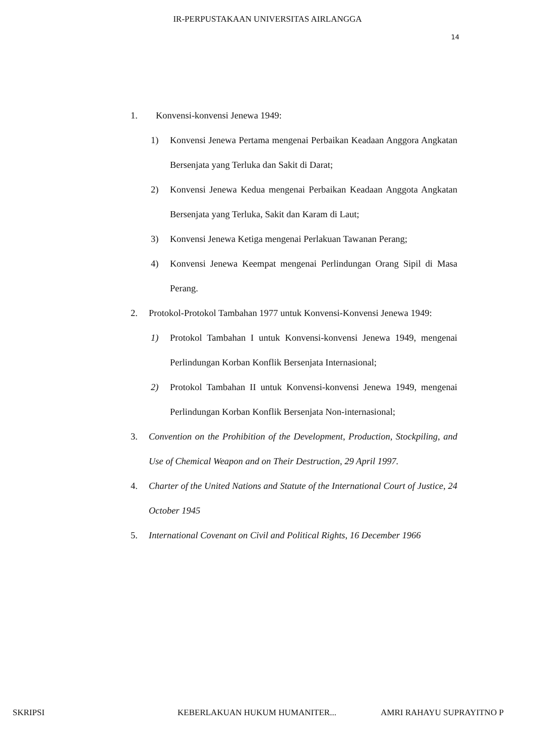IR-PERPUSTAKAAN UNIVERSITAS AIRLANGGA
14
1. Konvensi-konvensi Jenewa 1949:
1) Konvensi Jenewa Pertama mengenai Perbaikan Keadaan Anggora Angkatan Bersenjata yang Terluka dan Sakit di Darat;
2) Konvensi Jenewa Kedua mengenai Perbaikan Keadaan Anggota Angkatan Bersenjata yang Terluka, Sakit dan Karam di Laut;
3) Konvensi Jenewa Ketiga mengenai Perlakuan Tawanan Perang;
4) Konvensi Jenewa Keempat mengenai Perlindungan Orang Sipil di Masa Perang.
2. Protokol-Protokol Tambahan 1977 untuk Konvensi-Konvensi Jenewa 1949:
1) Protokol Tambahan I untuk Konvensi-konvensi Jenewa 1949, mengenai Perlindungan Korban Konflik Bersenjata Internasional;
2) Protokol Tambahan II untuk Konvensi-konvensi Jenewa 1949, mengenai Perlindungan Korban Konflik Bersenjata Non-internasional;
3. Convention on the Prohibition of the Development, Production, Stockpiling, and Use of Chemical Weapon and on Their Destruction, 29 April 1997.
4. Charter of the United Nations and Statute of the International Court of Justice, 24 October 1945
5. International Covenant on Civil and Political Rights, 16 December 1966
SKRIPSI KEBERLAKUAN HUKUM HUMANITER... AMRI RAHAYU SUPRAYITNO P